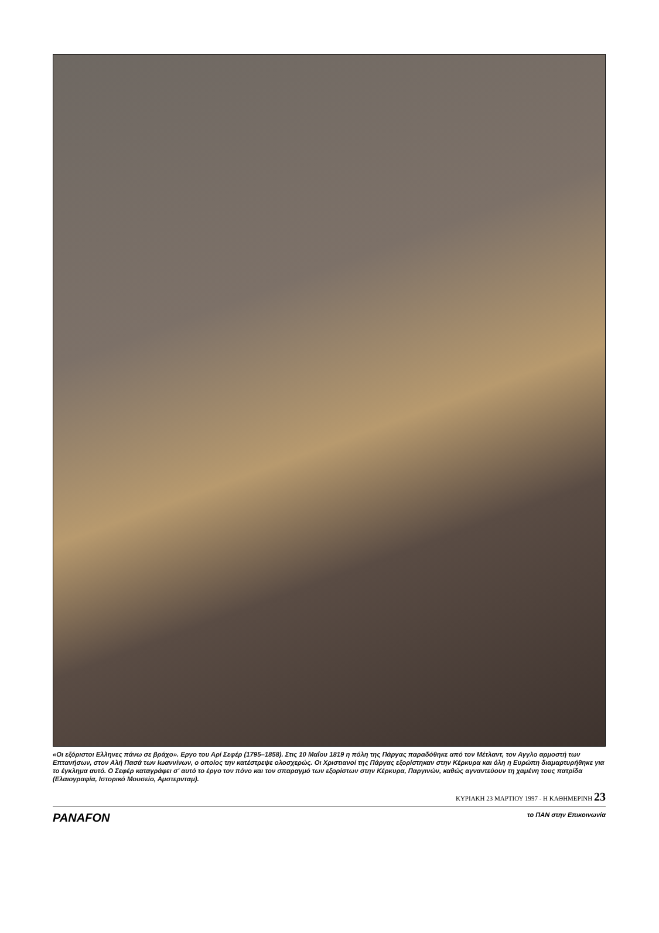«Οι εξόριστοι Ελληνες πάνω σε βράχο». Εργο του Αρί Σεφέρ (1795–1858). Στις 10 Μαΐου 1819 η πόλη της Πάργας παραδόθηκε από τον Μέτλαντ, τον Αγγλο αρμοστή των Επτανήσων, στον Αλή Πασά των Ιωαννίνων, ο οποίος την κατέστρεψε ολοσχερώς. Οι Χριστιανοί της Πάργας εξορίστηκαν στην Κέρκυρα και όλη η Ευρώπη διαμαρτυρήθηκε για το έγκλημα αυτό. Ο Σεφέρ καταγράφει σ' αυτό το έργο τον πόνο και τον σπαραγμό των εξορίστων στην Κέρκυρα, Παργινών, καθώς αγναντεύουν τη χαμένη τους πατρίδα (Ελαιογραφία, Ιστορικό Μουσείο, Αμστερνταμ).
ΚΥΡΙΑΚΗ 23 ΜΑΡΤΙΟΥ 1997 - Η ΚΑΘΗΜΕΡΙΝΗ 23
PANAFON το ΠΑΝ στην Επικοινωνία